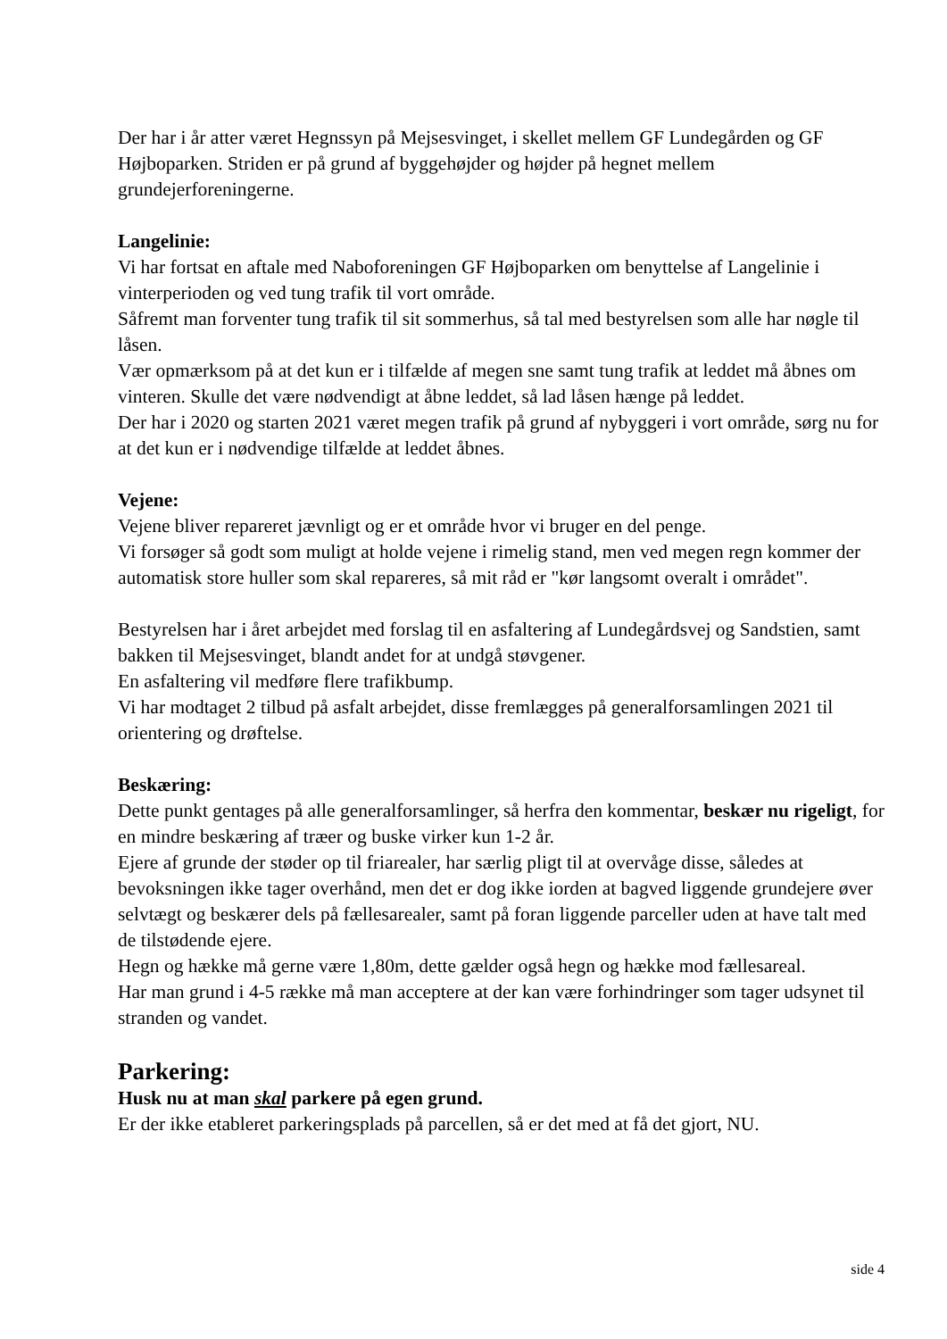Der har i år atter været Hegnssyn på Mejsesvinget, i skellet mellem GF Lundegården og GF Højboparken. Striden er på grund af byggehøjder og højder på hegnet mellem grundejerforeningerne.
Langelinie:
Vi har fortsat en aftale med Naboforeningen GF Højboparken om benyttelse af Langelinie i vinterperioden og ved tung trafik til vort område.
Såfremt man forventer tung trafik til sit sommerhus, så tal med bestyrelsen som alle har nøgle til låsen.
Vær opmærksom på at det kun er i tilfælde af megen sne samt tung trafik at leddet må åbnes om vinteren. Skulle det være nødvendigt at åbne leddet, så lad låsen hænge på leddet.
Der har i 2020 og starten 2021 været megen trafik på grund af nybyggeri i vort område, sørg nu for at det kun er i nødvendige tilfælde at leddet åbnes.
Vejene:
Vejene bliver repareret jævnligt og er et område hvor vi bruger en del penge.
Vi forsøger så godt som muligt at holde vejene i rimelig stand, men ved megen regn kommer der automatisk store huller som skal repareres, så mit råd er "kør langsomt overalt i området".
Bestyrelsen har i året arbejdet med forslag til en asfaltering af Lundegårdsvej og Sandstien, samt bakken til Mejsesvinget, blandt andet for at undgå støvgener.
En asfaltering vil medføre flere trafikbump.
Vi har modtaget 2 tilbud på asfalt arbejdet, disse fremlægges på generalforsamlingen 2021 til orientering og drøftelse.
Beskæring:
Dette punkt gentages på alle generalforsamlinger, så herfra den kommentar, beskær nu rigeligt, for en mindre beskæring af træer og buske virker kun 1-2 år.
Ejere af grunde der støder op til friarealer, har særlig pligt til at overvåge disse, således at bevoksningen ikke tager overhånd, men det er dog ikke iorden at bagved liggende grundejere øver selvtægt og beskærer dels på fællesarealer, samt på foran liggende parceller uden at have talt med de tilstødende ejere.
Hegn og hække må gerne være 1,80m, dette gælder også hegn og hække mod fællesareal.
Har man grund i 4-5 række må man acceptere at der kan være forhindringer som tager udsynet til stranden og vandet.
Parkering:
Husk nu at man skal parkere på egen grund.
Er der ikke etableret parkeringsplads på parcellen, så er det med at få det gjort, NU.
side 4